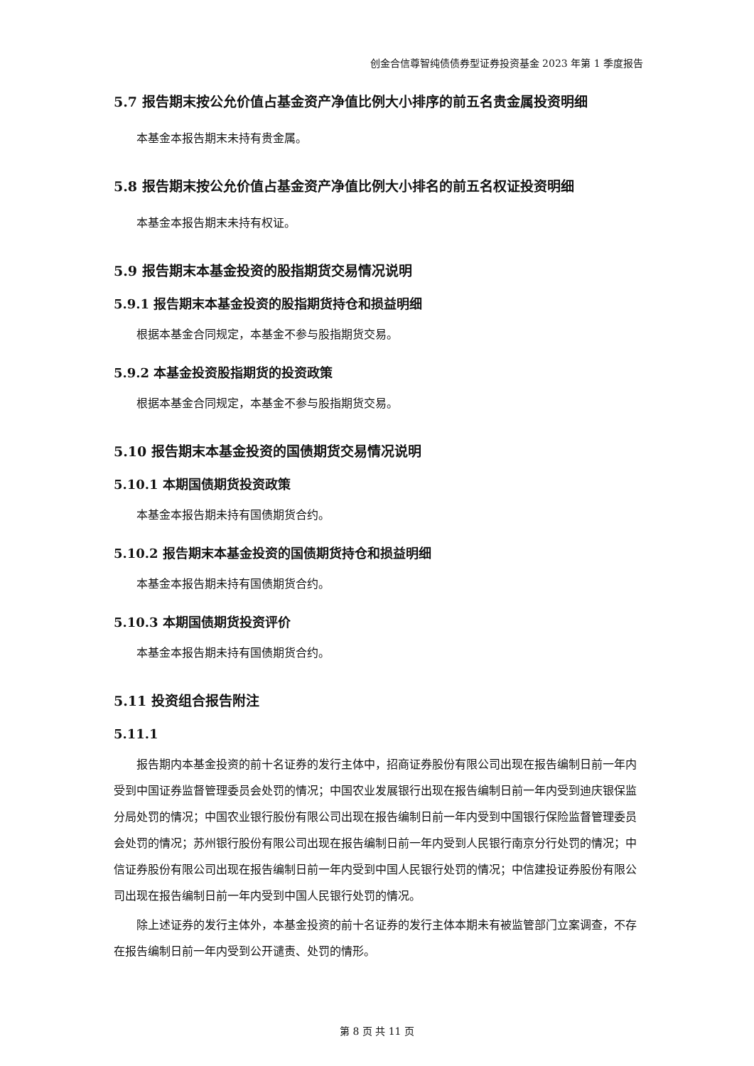创金合信尊智纯债债券型证券投资基金 2023 年第 1 季度报告
5.7 报告期末按公允价值占基金资产净值比例大小排序的前五名贵金属投资明细
本基金本报告期末未持有贵金属。
5.8 报告期末按公允价值占基金资产净值比例大小排名的前五名权证投资明细
本基金本报告期末未持有权证。
5.9 报告期末本基金投资的股指期货交易情况说明
5.9.1 报告期末本基金投资的股指期货持仓和损益明细
根据本基金合同规定，本基金不参与股指期货交易。
5.9.2 本基金投资股指期货的投资政策
根据本基金合同规定，本基金不参与股指期货交易。
5.10 报告期末本基金投资的国债期货交易情况说明
5.10.1 本期国债期货投资政策
本基金本报告期未持有国债期货合约。
5.10.2 报告期末本基金投资的国债期货持仓和损益明细
本基金本报告期未持有国债期货合约。
5.10.3 本期国债期货投资评价
本基金本报告期未持有国债期货合约。
5.11 投资组合报告附注
5.11.1
报告期内本基金投资的前十名证券的发行主体中，招商证券股份有限公司出现在报告编制日前一年内受到中国证券监督管理委员会处罚的情况；中国农业发展银行出现在报告编制日前一年内受到迪庆银保监分局处罚的情况；中国农业银行股份有限公司出现在报告编制日前一年内受到中国银行保险监督管理委员会处罚的情况；苏州银行股份有限公司出现在报告编制日前一年内受到人民银行南京分行处罚的情况；中信证券股份有限公司出现在报告编制日前一年内受到中国人民银行处罚的情况；中信建投证券股份有限公司出现在报告编制日前一年内受到中国人民银行处罚的情况。
除上述证券的发行主体外，本基金投资的前十名证券的发行主体本期未有被监管部门立案调查，不存在报告编制日前一年内受到公开谴责、处罚的情形。
第 8 页 共 11 页